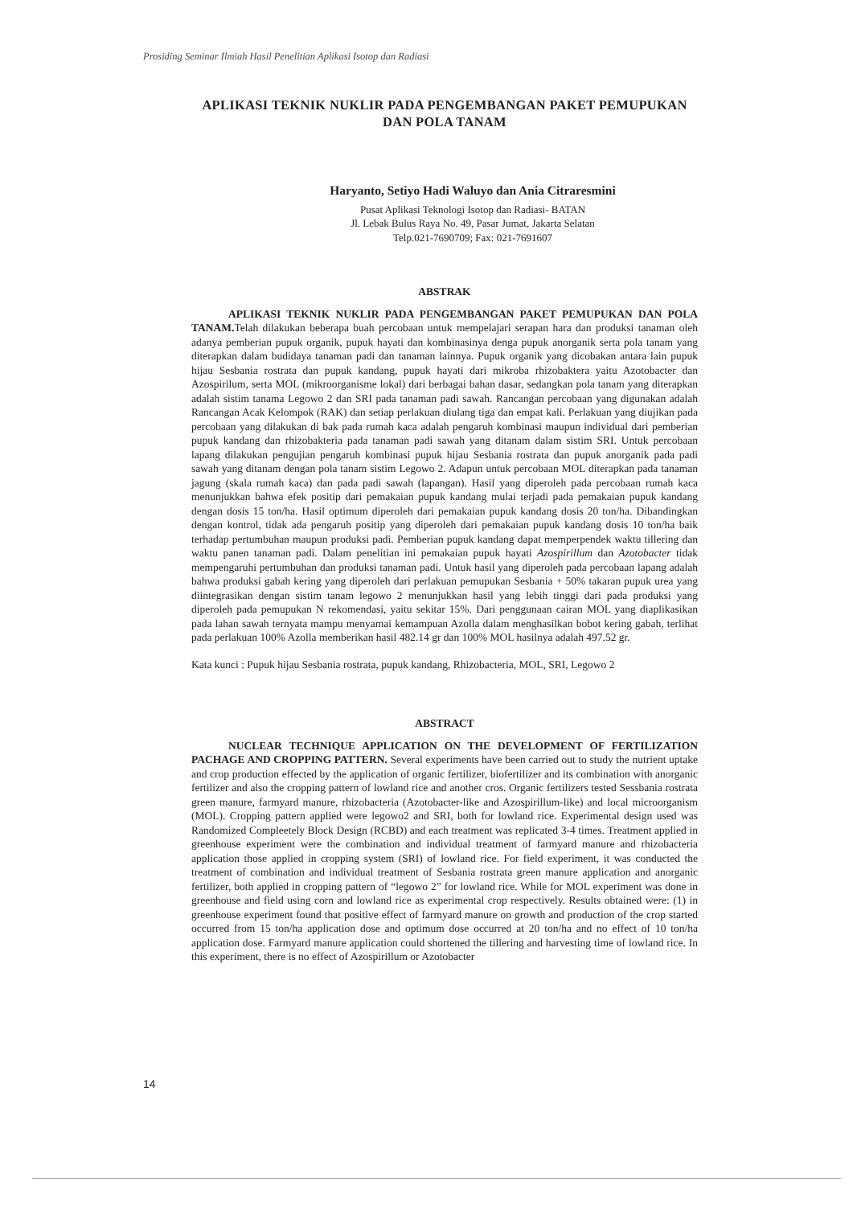Prosiding Seminar Ilmiah Hasil Penelitian Aplikasi Isotop dan Radiasi
APLIKASI TEKNIK NUKLIR PADA PENGEMBANGAN PAKET PEMUPUKAN DAN POLA TANAM
Haryanto, Setiyo Hadi Waluyo dan Ania Citraresmini
Pusat Aplikasi Teknologi Isotop dan Radiasi- BATAN
Jl. Lebak Bulus Raya No. 49, Pasar Jumat, Jakarta Selatan
Telp.021-7690709; Fax: 021-7691607
ABSTRAK
APLIKASI TEKNIK NUKLIR PADA PENGEMBANGAN PAKET PEMUPUKAN DAN POLA TANAM. Telah dilakukan beberapa buah percobaan untuk mempelajari serapan hara dan produksi tanaman oleh adanya pemberian pupuk organik, pupuk hayati dan kombinasinya denga pupuk anorganik serta pola tanam yang diterapkan dalam budidaya tanaman padi dan tanaman lainnya. Pupuk organik yang dicobakan antara lain pupuk hijau Sesbania rostrata dan pupuk kandang, pupuk hayati dari mikroba rhizobaktera yaitu Azotobacter dan Azospirilum, serta MOL (mikroorganisme lokal) dari berbagai bahan dasar, sedangkan pola tanam yang diterapkan adalah sistim tanama Legowo 2 dan SRI pada tanaman padi sawah. Rancangan percobaan yang digunakan adalah Rancangan Acak Kelompok (RAK) dan setiap perlakuan diulang tiga dan empat kali. Perlakuan yang diujikan pada percobaan yang dilakukan di bak pada rumah kaca adalah pengaruh kombinasi maupun individual dari pemberian pupuk kandang dan rhizobakteria pada tanaman padi sawah yang ditanam dalam sistim SRI. Untuk percobaan lapang dilakukan pengujian pengaruh kombinasi pupuk hijau Sesbania rostrata dan pupuk anorganik pada padi sawah yang ditanam dengan pola tanam sistim Legowo 2. Adapun untuk percobaan MOL diterapkan pada tanaman jagung (skala rumah kaca) dan pada padi sawah (lapangan). Hasil yang diperoleh pada percobaan rumah kaca menunjukkan bahwa efek positip dari pemakaian pupuk kandang mulai terjadi pada pemakaian pupuk kandang dengan dosis 15 ton/ha. Hasil optimum diperoleh dari pemakaian pupuk kandang dosis 20 ton/ha. Dibandingkan dengan kontrol, tidak ada pengaruh positip yang diperoleh dari pemakaian pupuk kandang dosis 10 ton/ha baik terhadap pertumbuhan maupun produksi padi. Pemberian pupuk kandang dapat memperpendek waktu tillering dan waktu panen tanaman padi. Dalam penelitian ini pemakaian pupuk hayati Azospirillum dan Azotobacter tidak mempengaruhi pertumbuhan dan produksi tanaman padi. Untuk hasil yang diperoleh pada percobaan lapang adalah bahwa produksi gabah kering yang diperoleh dari perlakuan pemupukan Sesbania + 50% takaran pupuk urea yang diintegrasikan dengan sistim tanam legowo 2 menunjukkan hasil yang lebih tinggi dari pada produksi yang diperoleh pada pemupukan N rekomendasi, yaitu sekitar 15%. Dari penggunaan cairan MOL yang diaplikasikan pada lahan sawah ternyata mampu menyamai kemampuan Azolla dalam menghasilkan bobot kering gabah, terlihat pada perlakuan 100% Azolla memberikan hasil 482.14 gr dan 100% MOL hasilnya adalah 497.52 gr.
Kata kunci : Pupuk hijau Sesbania rostrata, pupuk kandang, Rhizobacteria, MOL, SRI, Legowo 2
ABSTRACT
NUCLEAR TECHNIQUE APPLICATION ON THE DEVELOPMENT OF FERTILIZATION PACHAGE AND CROPPING PATTERN. Several experiments have been carried out to study the nutrient uptake and crop production effected by the application of organic fertilizer, biofertilizer and its combination with anorganic fertilizer and also the cropping pattern of lowland rice and another cros. Organic fertilizers tested Sessbania rostrata green manure, farmyard manure, rhizobacteria (Azotobacter-like and Azospirillum-like) and local microorganism (MOL). Cropping pattern applied were legowo2 and SRI, both for lowland rice. Experimental design used was Randomized Compleetely Block Design (RCBD) and each treatment was replicated 3-4 times. Treatment applied in greenhouse experiment were the combination and individual treatment of farmyard manure and rhizobacteria application those applied in cropping system (SRI) of lowland rice. For field experiment, it was conducted the treatment of combination and individual treatment of Sesbania rostrata green manure application and anorganic fertilizer, both applied in cropping pattern of “legowo 2” for lowland rice. While for MOL experiment was done in greenhouse and field using corn and lowland rice as experimental crop respectively. Results obtained were: (1) in greenhouse experiment found that positive effect of farmyard manure on growth and production of the crop started occurred from 15 ton/ha application dose and optimum dose occurred at 20 ton/ha and no effect of 10 ton/ha application dose. Farmyard manure application could shortened the tillering and harvesting time of lowland rice. In this experiment, there is no effect of Azospirillum or Azotobacter
14